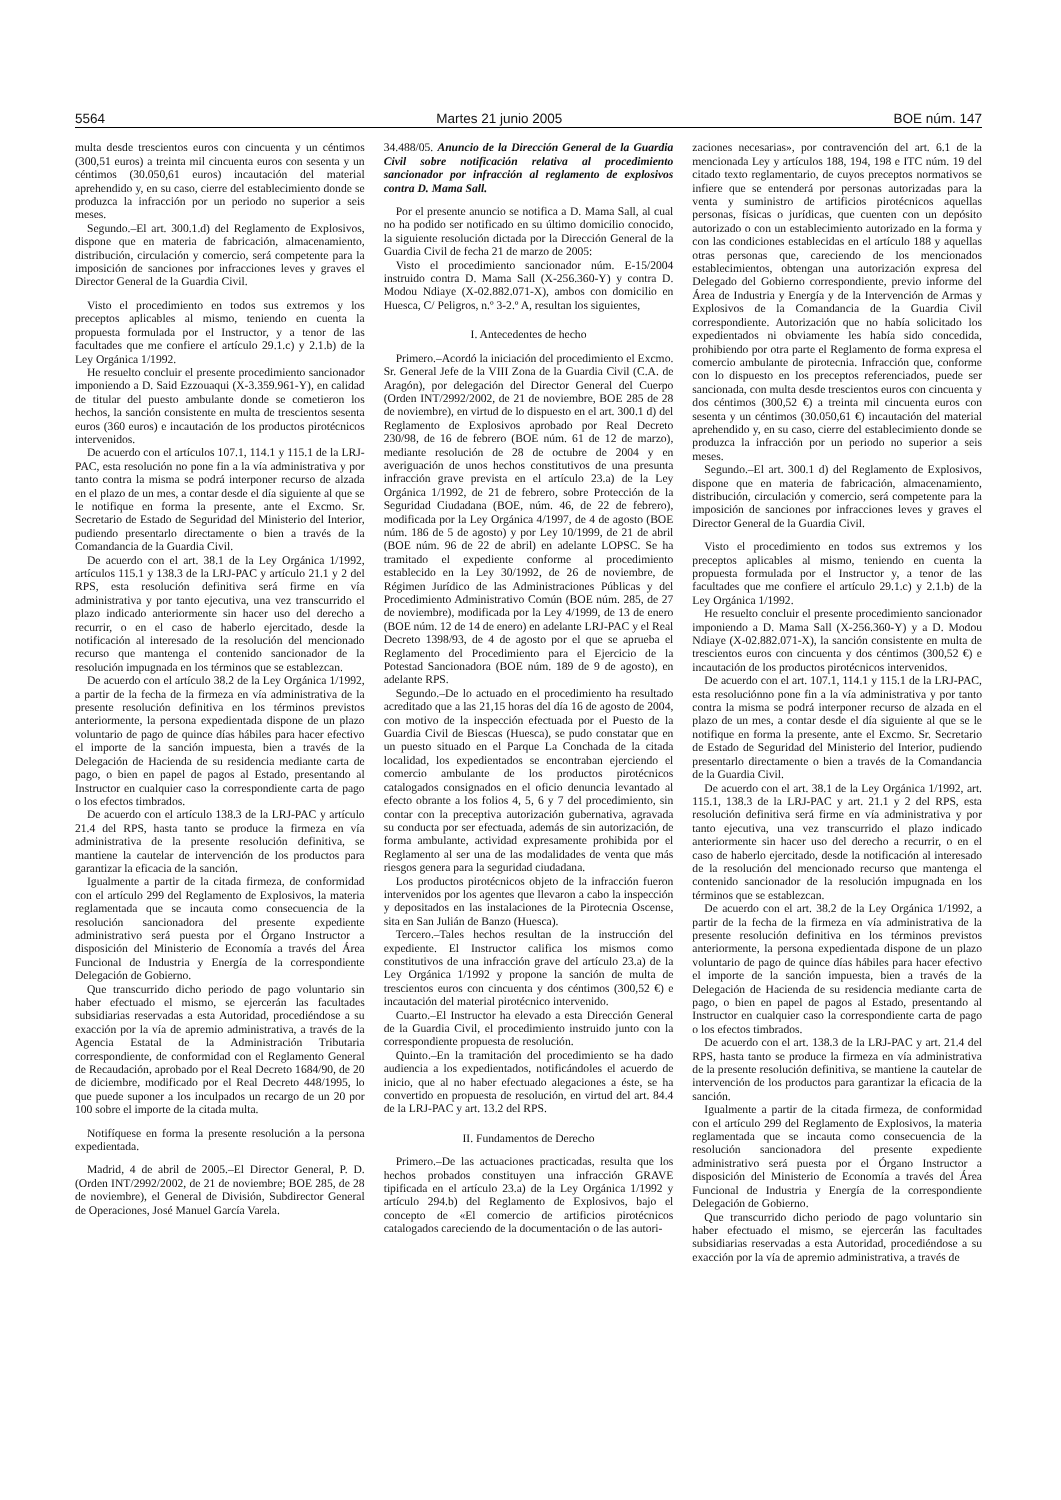5564 Martes 21 junio 2005 BOE núm. 147
multa desde trescientos euros con cincuenta y un céntimos (300,51 euros) a treinta mil cincuenta euros con sesenta y un céntimos (30.050,61 euros) incautación del material aprehendido y, en su caso, cierre del establecimiento donde se produzca la infracción por un periodo no superior a seis meses.
Segundo.–El art. 300.1.d) del Reglamento de Explosivos, dispone que en materia de fabricación, almacenamiento, distribución, circulación y comercio, será competente para la imposición de sanciones por infracciones leves y graves el Director General de la Guardia Civil.
Visto el procedimiento en todos sus extremos y los preceptos aplicables al mismo, teniendo en cuenta la propuesta formulada por el Instructor, y a tenor de las facultades que me confiere el artículo 29.1.c) y 2.1.b) de la Ley Orgánica 1/1992.
He resuelto concluir el presente procedimiento sancionador imponiendo a D. Said Ezzouaqui (X-3.359.961-Y), en calidad de titular del puesto ambulante donde se cometieron los hechos, la sanción consistente en multa de trescientos sesenta euros (360 euros) e incautación de los productos pirotécnicos intervenidos.
De acuerdo con el artículos 107.1, 114.1 y 115.1 de la LRJ-PAC, esta resolución no pone fin a la vía administrativa y por tanto contra la misma se podrá interponer recurso de alzada en el plazo de un mes, a contar desde el día siguiente al que se le notifique en forma la presente, ante el Excmo. Sr. Secretario de Estado de Seguridad del Ministerio del Interior, pudiendo presentarlo directamente o bien a través de la Comandancia de la Guardia Civil.
De acuerdo con el art. 38.1 de la Ley Orgánica 1/1992, artículos 115.1 y 138.3 de la LRJ-PAC y artículo 21.1 y 2 del RPS, esta resolución definitiva será firme en vía administrativa y por tanto ejecutiva, una vez transcurrido el plazo indicado anteriormente sin hacer uso del derecho a recurrir, o en el caso de haberlo ejercitado, desde la notificación al interesado de la resolución del mencionado recurso que mantenga el contenido sancionador de la resolución impugnada en los términos que se establezcan.
De acuerdo con el artículo 38.2 de la Ley Orgánica 1/1992, a partir de la fecha de la firmeza en vía administrativa de la presente resolución definitiva en los términos previstos anteriormente, la persona expedientada dispone de un plazo voluntario de pago de quince días hábiles para hacer efectivo el importe de la sanción impuesta, bien a través de la Delegación de Hacienda de su residencia mediante carta de pago, o bien en papel de pagos al Estado, presentando al Instructor en cualquier caso la correspondiente carta de pago o los efectos timbrados.
De acuerdo con el artículo 138.3 de la LRJ-PAC y artículo 21.4 del RPS, hasta tanto se produce la firmeza en vía administrativa de la presente resolución definitiva, se mantiene la cautelar de intervención de los productos para garantizar la eficacia de la sanción.
Igualmente a partir de la citada firmeza, de conformidad con el artículo 299 del Reglamento de Explosivos, la materia reglamentada que se incauta como consecuencia de la resolución sancionadora del presente expediente administrativo será puesta por el Órgano Instructor a disposición del Ministerio de Economía a través del Área Funcional de Industria y Energía de la correspondiente Delegación de Gobierno.
Que transcurrido dicho periodo de pago voluntario sin haber efectuado el mismo, se ejercerán las facultades subsidiarias reservadas a esta Autoridad, procediéndose a su exacción por la vía de apremio administrativa, a través de la Agencia Estatal de la Administración Tributaria correspondiente, de conformidad con el Reglamento General de Recaudación, aprobado por el Real Decreto 1684/90, de 20 de diciembre, modificado por el Real Decreto 448/1995, lo que puede suponer a los inculpados un recargo de un 20 por 100 sobre el importe de la citada multa.
Notifíquese en forma la presente resolución a la persona expedientada.
Madrid, 4 de abril de 2005.–El Director General, P. D. (Orden INT/2992/2002, de 21 de noviembre; BOE 285, de 28 de noviembre), el General de División, Subdirector General de Operaciones, José Manuel García Varela.
34.488/05. Anuncio de la Dirección General de la Guardia Civil sobre notificación relativa al procedimiento sancionador por infracción al reglamento de explosivos contra D. Mama Sall.
Por el presente anuncio se notifica a D. Mama Sall, al cual no ha podido ser notificado en su último domicilio conocido, la siguiente resolución dictada por la Dirección General de la Guardia Civil de fecha 21 de marzo de 2005:
Visto el procedimiento sancionador núm. E-15/2004 instruido contra D. Mama Sall (X-256.360-Y) y contra D. Modou Ndiaye (X-02.882.071-X), ambos con domicilio en Huesca, C/ Peligros, n.º 3-2.º A, resultan los siguientes,
I. Antecedentes de hecho
Primero.–Acordó la iniciación del procedimiento el Excmo. Sr. General Jefe de la VIII Zona de la Guardia Civil (C.A. de Aragón), por delegación del Director General del Cuerpo (Orden INT/2992/2002, de 21 de noviembre, BOE 285 de 28 de noviembre), en virtud de lo dispuesto en el art. 300.1 d) del Reglamento de Explosivos aprobado por Real Decreto 230/98, de 16 de febrero (BOE núm. 61 de 12 de marzo), mediante resolución de 28 de octubre de 2004 y en averiguación de unos hechos constitutivos de una presunta infracción grave prevista en el artículo 23.a) de la Ley Orgánica 1/1992, de 21 de febrero, sobre Protección de la Seguridad Ciudadana (BOE, núm. 46, de 22 de febrero), modificada por la Ley Orgánica 4/1997, de 4 de agosto (BOE núm. 186 de 5 de agosto) y por Ley 10/1999, de 21 de abril (BOE núm. 96 de 22 de abril) en adelante LOPSC. Se ha tramitado el expediente conforme al procedimiento establecido en la Ley 30/1992, de 26 de noviembre, de Régimen Jurídico de las Administraciones Públicas y del Procedimiento Administrativo Común (BOE núm. 285, de 27 de noviembre), modificada por la Ley 4/1999, de 13 de enero (BOE núm. 12 de 14 de enero) en adelante LRJ-PAC y el Real Decreto 1398/93, de 4 de agosto por el que se aprueba el Reglamento del Procedimiento para el Ejercicio de la Potestad Sancionadora (BOE núm. 189 de 9 de agosto), en adelante RPS.
Segundo.–De lo actuado en el procedimiento ha resultado acreditado que a las 21,15 horas del día 16 de agosto de 2004, con motivo de la inspección efectuada por el Puesto de la Guardia Civil de Biescas (Huesca), se pudo constatar que en un puesto situado en el Parque La Conchada de la citada localidad, los expedientados se encontraban ejerciendo el comercio ambulante de los productos pirotécnicos catalogados consignados en el oficio denuncia levantado al efecto obrante a los folios 4, 5, 6 y 7 del procedimiento, sin contar con la preceptiva autorización gubernativa, agravada su conducta por ser efectuada, además de sin autorización, de forma ambulante, actividad expresamente prohibida por el Reglamento al ser una de las modalidades de venta que más riesgos genera para la seguridad ciudadana.
Los productos pirotécnicos objeto de la infracción fueron intervenidos por los agentes que llevaron a cabo la inspección y depositados en las instalaciones de la Pirotecnia Oscense, sita en San Julián de Banzo (Huesca).
Tercero.–Tales hechos resultan de la instrucción del expediente. El Instructor califica los mismos como constitutivos de una infracción grave del artículo 23.a) de la Ley Orgánica 1/1992 y propone la sanción de multa de trescientos euros con cincuenta y dos céntimos (300,52 €) e incautación del material pirotécnico intervenido.
Cuarto.–El Instructor ha elevado a esta Dirección General de la Guardia Civil, el procedimiento instruido junto con la correspondiente propuesta de resolución.
Quinto.–En la tramitación del procedimiento se ha dado audiencia a los expedientados, notificándoles el acuerdo de inicio, que al no haber efectuado alegaciones a éste, se ha convertido en propuesta de resolución, en virtud del art. 84.4 de la LRJ-PAC y art. 13.2 del RPS.
II. Fundamentos de Derecho
Primero.–De las actuaciones practicadas, resulta que los hechos probados constituyen una infracción GRAVE tipificada en el artículo 23.a) de la Ley Orgánica 1/1992 y artículo 294.b) del Reglamento de Explosivos, bajo el concepto de «El comercio de artificios pirotécnicos catalogados careciendo de la documentación o de las autori-
zaciones necesarias», por contravención del art. 6.1 de la mencionada Ley y artículos 188, 194, 198 e ITC núm. 19 del citado texto reglamentario, de cuyos preceptos normativos se infiere que se entenderá por personas autorizadas para la venta y suministro de artificios pirotécnicos aquellas personas, físicas o jurídicas, que cuenten con un depósito autorizado o con un establecimiento autorizado en la forma y con las condiciones establecidas en el artículo 188 y aquellas otras personas que, careciendo de los mencionados establecimientos, obtengan una autorización expresa del Delegado del Gobierno correspondiente, previo informe del Área de Industria y Energía y de la Intervención de Armas y Explosivos de la Comandancia de la Guardia Civil correspondiente. Autorización que no había solicitado los expedientados ni obviamente les había sido concedida, prohibiendo por otra parte el Reglamento de forma expresa el comercio ambulante de pirotecnia. Infracción que, conforme con lo dispuesto en los preceptos referenciados, puede ser sancionada, con multa desde trescientos euros con cincuenta y dos céntimos (300,52 €) a treinta mil cincuenta euros con sesenta y un céntimos (30.050,61 €) incautación del material aprehendido y, en su caso, cierre del establecimiento donde se produzca la infracción por un periodo no superior a seis meses.
Segundo.–El art. 300.1 d) del Reglamento de Explosivos, dispone que en materia de fabricación, almacenamiento, distribución, circulación y comercio, será competente para la imposición de sanciones por infracciones leves y graves el Director General de la Guardia Civil.
Visto el procedimiento en todos sus extremos y los preceptos aplicables al mismo, teniendo en cuenta la propuesta formulada por el Instructor y, a tenor de las facultades que me confiere el artículo 29.1.c) y 2.1.b) de la Ley Orgánica 1/1992.
He resuelto concluir el presente procedimiento sancionador imponiendo a D. Mama Sall (X-256.360-Y) y a D. Modou Ndiaye (X-02.882.071-X), la sanción consistente en multa de trescientos euros con cincuenta y dos céntimos (300,52 €) e incautación de los productos pirotécnicos intervenidos.
De acuerdo con el art. 107.1, 114.1 y 115.1 de la LRJ-PAC, esta resoluciónno pone fin a la vía administrativa y por tanto contra la misma se podrá interponer recurso de alzada en el plazo de un mes, a contar desde el día siguiente al que se le notifique en forma la presente, ante el Excmo. Sr. Secretario de Estado de Seguridad del Ministerio del Interior, pudiendo presentarlo directamente o bien a través de la Comandancia de la Guardia Civil.
De acuerdo con el art. 38.1 de la Ley Orgánica 1/1992, art. 115.1, 138.3 de la LRJ-PAC y art. 21.1 y 2 del RPS, esta resolución definitiva será firme en vía administrativa y por tanto ejecutiva, una vez transcurrido el plazo indicado anteriormente sin hacer uso del derecho a recurrir, o en el caso de haberlo ejercitado, desde la notificación al interesado de la resolución del mencionado recurso que mantenga el contenido sancionador de la resolución impugnada en los términos que se establezcan.
De acuerdo con el art. 38.2 de la Ley Orgánica 1/1992, a partir de la fecha de la firmeza en vía administrativa de la presente resolución definitiva en los términos previstos anteriormente, la persona expedientada dispone de un plazo voluntario de pago de quince días hábiles para hacer efectivo el importe de la sanción impuesta, bien a través de la Delegación de Hacienda de su residencia mediante carta de pago, o bien en papel de pagos al Estado, presentando al Instructor en cualquier caso la correspondiente carta de pago o los efectos timbrados.
De acuerdo con el art. 138.3 de la LRJ-PAC y art. 21.4 del RPS, hasta tanto se produce la firmeza en vía administrativa de la presente resolución definitiva, se mantiene la cautelar de intervención de los productos para garantizar la eficacia de la sanción.
Igualmente a partir de la citada firmeza, de conformidad con el artículo 299 del Reglamento de Explosivos, la materia reglamentada que se incauta como consecuencia de la resolución sancionadora del presente expediente administrativo será puesta por el Órgano Instructor a disposición del Ministerio de Economía a través del Área Funcional de Industria y Energía de la correspondiente Delegación de Gobierno.
Que transcurrido dicho periodo de pago voluntario sin haber efectuado el mismo, se ejercerán las facultades subsidiarias reservadas a esta Autoridad, procediéndose a su exacción por la vía de apremio administrativa, a través de